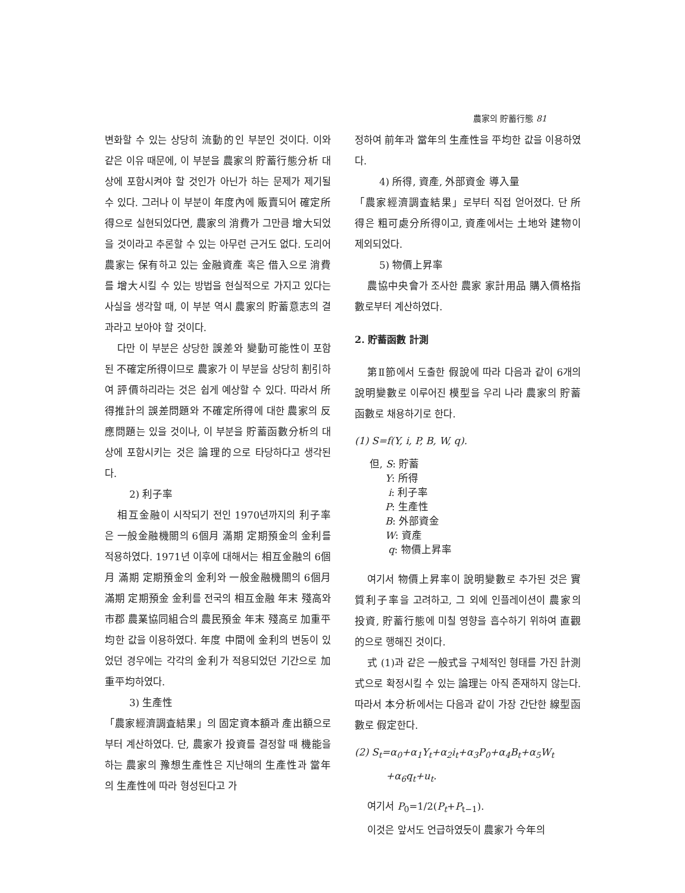農家의 貯蓄行態 81
변화할 수 있는 상당히 流動的인 부분인 것이다. 이와 같은 이유 때문에, 이 부분을 農家의 貯蓄行態分析 대상에 포함시켜야 할 것인가 아닌가 하는 문제가 제기될 수 있다. 그러나 이 부분이 年度內에 販賣되어 確定所得으로 실현되었다면, 農家의 消費가 그만큼 增大되었을 것이라고 추론할 수 있는 아무런 근거도 없다. 도리어 農家는 保有하고 있는 金融資產 혹은 借入으로 消費를 增大시킬 수 있는 방법을 현실적으로 가지고 있다는 사실을 생각할 때, 이 부분 역시 農家의 貯蓄意志의 결과라고 보아야 할 것이다.
다만 이 부분은 상당한 誤差와 變動可能性이 포함된 不確定所得이므로 農家가 이 부분을 상당히 割引하여 評價하리라는 것은 쉽게 예상할 수 있다. 따라서 所得推計의 誤差問題와 不確定所得에 대한 農家의 反應問題는 있을 것이나, 이 부분을 貯蓄函數分析의 대상에 포함시키는 것은 論理的으로 타당하다고 생각된다.
2) 利子率
相互金融이 시작되기 전인 1970년까지의 利子率은 一般金融機關의 6個月 滿期 定期預金의 金利를 적용하였다. 1971년 이후에 대해서는 相互金融의 6個月 滿期 定期預金의 金利와 一般金融機關의 6個月 滿期 定期預金 金利를 전국의 相互金融 年末 殘高와 市郡 農業協同組合의 農民預金 年末 殘高로 加重平均한 값을 이용하였다. 年度 中間에 金利의 변동이 있었던 경우에는 각각의 金利가 적용되었던 기간으로 加重平均하였다.
3) 生產性
「農家經濟調査結果」의 固定資本額과 產出額으로부터 계산하였다. 단, 農家가 投資를 결정할 때 機能을 하는 農家의 豫想生產性은 지난해의 生產性과 當年의 生產性에 따라 형성된다고 가
정하여 前年과 當年의 生產性을 平均한 값을 이용하였다.
4) 所得, 資產, 外部資金 導入量
「農家經濟調査結果」로부터 직접 얻어졌다. 단 所得은 粗可處分所得이고, 資產에서는 土地와 建物이 제외되었다.
5) 物價上昇率
農協中央會가 조사한 農家 家計用品 購入價格指數로부터 계산하였다.
2. 貯蓄函數 計測
第Ⅱ節에서 도출한 假說에 따라 다음과 같이 6개의 說明變數로 이루어진 模型을 우리 나라 農家의 貯蓄函數로 채용하기로 한다.
(1) S=f(Y, i, P, B, W, q).
但, S: 貯蓄
Y: 所得
i: 利子率
P: 生產性
B: 外部資金
W: 資產
q: 物價上昇率
여기서 物價上昇率이 說明變數로 추가된 것은 實質利子率을 고려하고, 그 외에 인플레이션이 農家의 投資, 貯蓄行態에 미칠 영향을 흡수하기 위하여 直觀的으로 행해진 것이다.
式 (1)과 같은 一般式을 구체적인 형태를 가진 計測式으로 확정시킬 수 있는 論理는 아직 존재하지 않는다. 따라서 本分析에서는 다음과 같이 가장 간단한 線型函數로 假定한다.
(2) S<sub>t</sub>=α<sub>0</sub>+α<sub>1</sub>Y<sub>t</sub>+α<sub>2</sub>i<sub>t</sub>+α<sub>3</sub>P<sub>0</sub>+α<sub>4</sub>B<sub>t</sub>+α<sub>5</sub>W<sub>t</sub>
+α<sub>6</sub>q<sub>t</sub>+u<sub>t</sub>.
여기서 P<sub>0</sub>=1/2(P<sub>t</sub>+P<sub>t−1</sub>).
이것은 앞서도 언급하였듯이 農家가 今年의